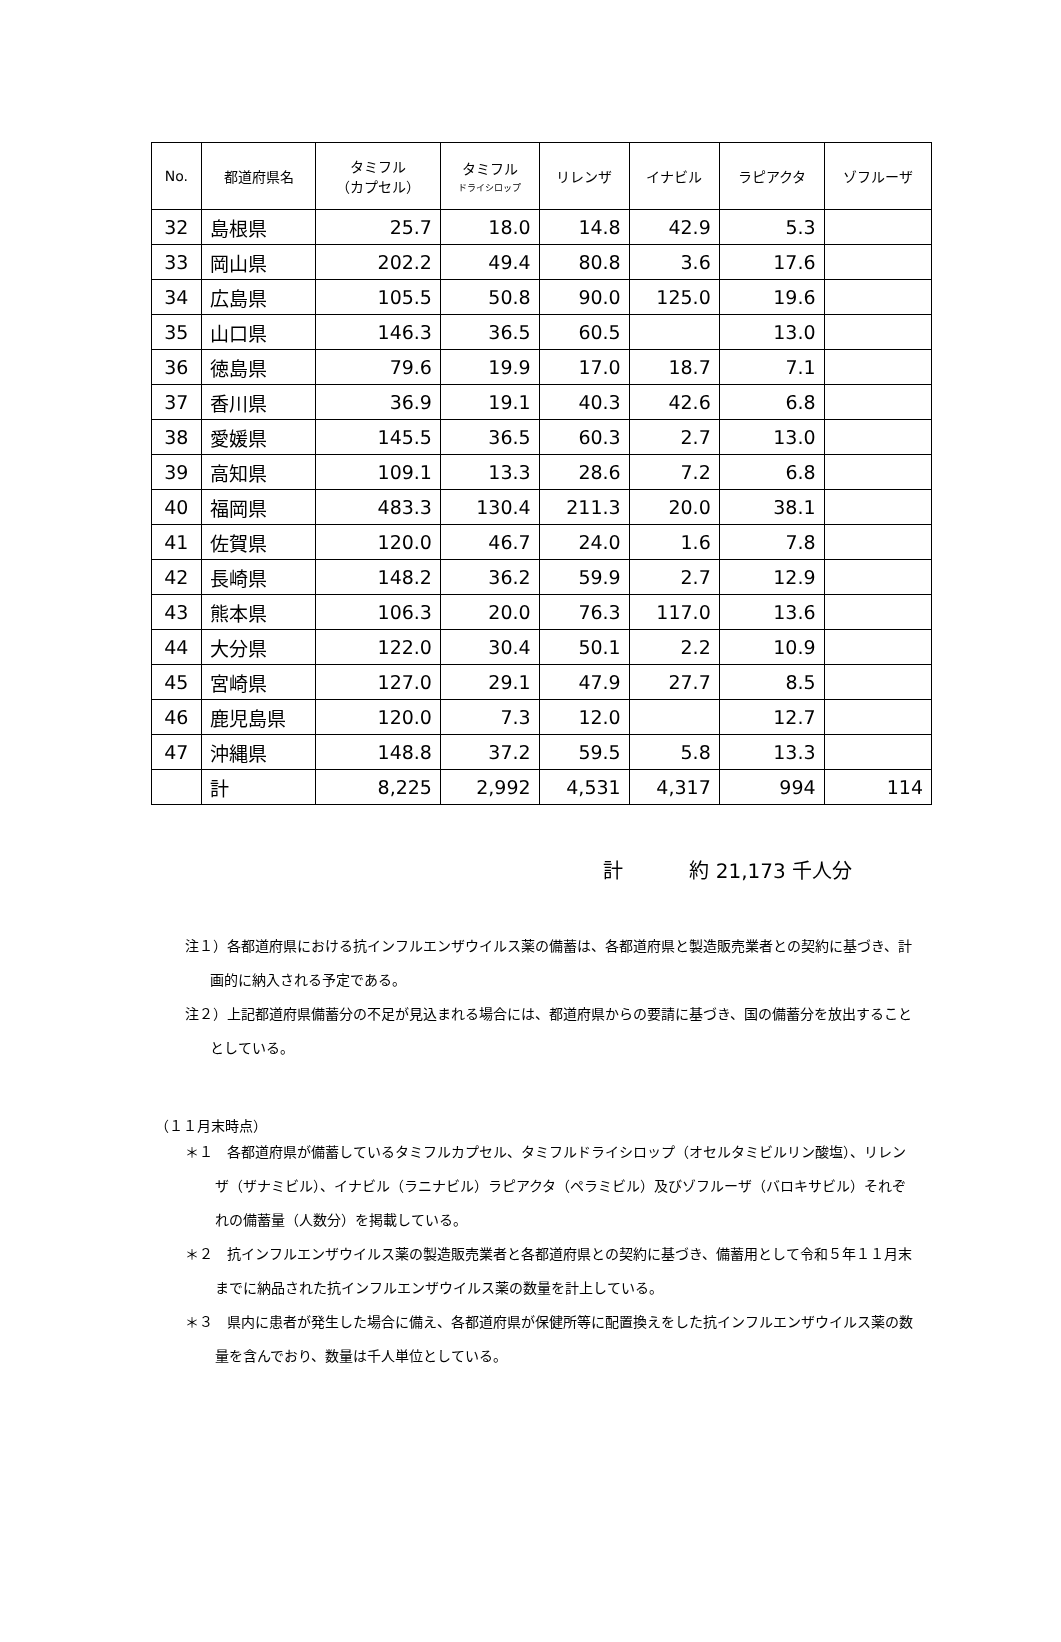| No. | 都道府県名 | タミフル （カプセル） | タミフル ドライシロップ | リレンザ | イナビル | ラピアクタ | ゾフルーザ |
| --- | --- | --- | --- | --- | --- | --- | --- |
| 32 | 島根県 | 25.7 | 18.0 | 14.8 | 42.9 | 5.3 | |
| 33 | 岡山県 | 202.2 | 49.4 | 80.8 | 3.6 | 17.6 | |
| 34 | 広島県 | 105.5 | 50.8 | 90.0 | 125.0 | 19.6 | |
| 35 | 山口県 | 146.3 | 36.5 | 60.5 | | 13.0 | |
| 36 | 徳島県 | 79.6 | 19.9 | 17.0 | 18.7 | 7.1 | |
| 37 | 香川県 | 36.9 | 19.1 | 40.3 | 42.6 | 6.8 | |
| 38 | 愛媛県 | 145.5 | 36.5 | 60.3 | 2.7 | 13.0 | |
| 39 | 高知県 | 109.1 | 13.3 | 28.6 | 7.2 | 6.8 | |
| 40 | 福岡県 | 483.3 | 130.4 | 211.3 | 20.0 | 38.1 | |
| 41 | 佐賀県 | 120.0 | 46.7 | 24.0 | 1.6 | 7.8 | |
| 42 | 長崎県 | 148.2 | 36.2 | 59.9 | 2.7 | 12.9 | |
| 43 | 熊本県 | 106.3 | 20.0 | 76.3 | 117.0 | 13.6 | |
| 44 | 大分県 | 122.0 | 30.4 | 50.1 | 2.2 | 10.9 | |
| 45 | 宮崎県 | 127.0 | 29.1 | 47.9 | 27.7 | 8.5 | |
| 46 | 鹿児島県 | 120.0 | 7.3 | 12.0 | | 12.7 | |
| 47 | 沖縄県 | 148.8 | 37.2 | 59.5 | 5.8 | 13.3 | |
| | 計 | 8,225 | 2,992 | 4,531 | 4,317 | 994 | 114 |
計 約 21,173 千人分
注１）各都道府県における抗インフルエンザウイルス薬の備蓄は、各都道府県と製造販売業者との契約に基づき、計画的に納入される予定である。
注２）上記都道府県備蓄分の不足が見込まれる場合には、都道府県からの要請に基づき、国の備蓄分を放出することとしている。
（１１月末時点）
＊１　各都道府県が備蓄しているタミフルカプセル、タミフルドライシロップ（オセルタミビルリン酸塩）、リレンザ（ザナミビル）、イナビル（ラニナビル）ラピアクタ（ペラミビル）及びゾフルーザ（バロキサビル）それぞれの備蓄量（人数分）を掲載している。
＊２　抗インフルエンザウイルス薬の製造販売業者と各都道府県との契約に基づき、備蓄用として令和５年１１月末までに納品された抗インフルエンザウイルス薬の数量を計上している。
＊３　県内に患者が発生した場合に備え、各都道府県が保健所等に配置換えをした抗インフルエンザウイルス薬の数量を含んでおり、数量は千人単位としている。